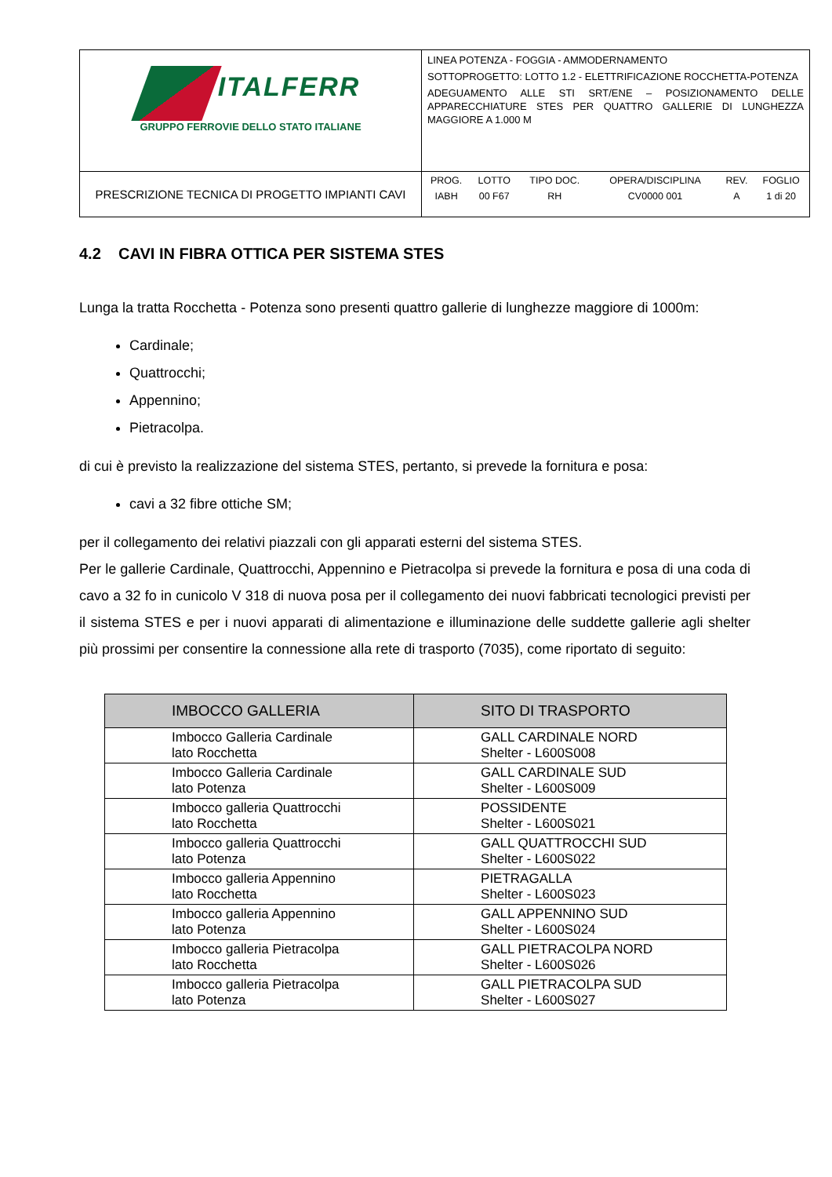| ITALFERR GRUPPO FERROVIE DELLO STATO ITALIANE | LINEA POTENZA - FOGGIA - AMMODERNAMENTO SOTTOPROGETTO: LOTTO 1.2 - ELETTRIFICAZIONE ROCCHETTA-POTENZA ADEGUAMENTO ALLE STI SRT/ENE – POSIZIONAMENTO DELLE APPARECCHIATURE STES PER QUATTRO GALLERIE DI LUNGHEZZA MAGGIORE A 1.000 M |
| PRESCRIZIONE TECNICA DI PROGETTO IMPIANTI CAVI | / PROG. / LOTTO / TIPO DOC. / OPERA/DISCIPLINA / REV. / FOGLIO / / IABH / 00 F67 / RH / CV0000 001 / A / 1 di 20 / |
4.2 CAVI IN FIBRA OTTICA PER SISTEMA STES
Lunga la tratta Rocchetta - Potenza sono presenti quattro gallerie di lunghezze maggiore di 1000m:
Cardinale;
Quattrocchi;
Appennino;
Pietracolpa.
di cui è previsto la realizzazione del sistema STES, pertanto, si prevede la fornitura e posa:
cavi a 32 fibre ottiche SM;
per il collegamento dei relativi piazzali con gli apparati esterni del sistema STES.
Per le gallerie Cardinale, Quattrocchi, Appennino e Pietracolpa si prevede la fornitura e posa di una coda di cavo a 32 fo in cunicolo V 318 di nuova posa per il collegamento dei nuovi fabbricati tecnologici previsti per il sistema STES e per i nuovi apparati di alimentazione e illuminazione delle suddette gallerie agli shelter più prossimi per consentire la connessione alla rete di trasporto (7035), come riportato di seguito:
| IMBOCCO GALLERIA | SITO DI TRASPORTO |
| --- | --- |
| Imbocco Galleria Cardinale lato Rocchetta | GALL CARDINALE NORD Shelter - L600S008 |
| Imbocco Galleria Cardinale lato Potenza | GALL CARDINALE SUD Shelter - L600S009 |
| Imbocco galleria Quattrocchi lato Rocchetta | POSSIDENTE Shelter - L600S021 |
| Imbocco galleria Quattrocchi lato Potenza | GALL QUATTROCCHI SUD Shelter - L600S022 |
| Imbocco galleria Appennino lato Rocchetta | PIETRAGALLA Shelter - L600S023 |
| Imbocco galleria Appennino lato Potenza | GALL APPENNINO SUD Shelter - L600S024 |
| Imbocco galleria Pietracolpa lato Rocchetta | GALL PIETRACOLPA NORD Shelter - L600S026 |
| Imbocco galleria Pietracolpa lato Potenza | GALL PIETRACOLPA SUD Shelter - L600S027 |